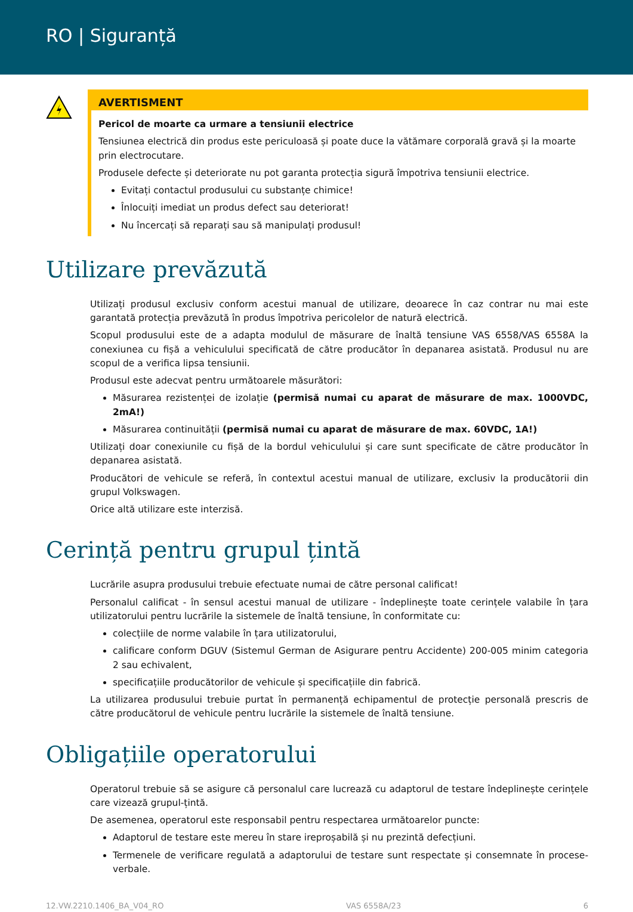RO | Siguranță
AVERTISMENT
Pericol de moarte ca urmare a tensiunii electrice
Tensiunea electrică din produs este periculoasă și poate duce la vătămare corporală gravă și la moarte prin electrocutare.
Produsele defecte și deteriorate nu pot garanta protecția sigură împotriva tensiunii electrice.
Evitați contactul produsului cu substanțe chimice!
Înlocuiți imediat un produs defect sau deteriorat!
Nu încercați să reparați sau să manipulați produsul!
Utilizare prevăzută
Utilizați produsul exclusiv conform acestui manual de utilizare, deoarece în caz contrar nu mai este garantată protecția prevăzută în produs împotriva pericolelor de natură electrică.
Scopul produsului este de a adapta modulul de măsurare de înaltă tensiune VAS 6558/VAS 6558A la conexiunea cu fișă a vehiculului specificată de către producător în depanarea asistată. Produsul nu are scopul de a verifica lipsa tensiunii.
Produsul este adecvat pentru următoarele măsurători:
Măsurarea rezistenței de izolație (permisă numai cu aparat de măsurare de max. 1000VDC, 2mA!)
Măsurarea continuității (permisă numai cu aparat de măsurare de max. 60VDC, 1A!)
Utilizați doar conexiunile cu fișă de la bordul vehiculului și care sunt specificate de către producător în depanarea asistată.
Producători de vehicule se referă, în contextul acestui manual de utilizare, exclusiv la producătorii din grupul Volkswagen.
Orice altă utilizare este interzisă.
Cerință pentru grupul țintă
Lucrările asupra produsului trebuie efectuate numai de către personal calificat!
Personalul calificat - în sensul acestui manual de utilizare - îndeplinește toate cerințele valabile în țara utilizatorului pentru lucrările la sistemele de înaltă tensiune, în conformitate cu:
colecțiile de norme valabile în țara utilizatorului,
calificare conform DGUV (Sistemul German de Asigurare pentru Accidente) 200-005 minim categoria 2 sau echivalent,
specificațiile producătorilor de vehicule și specificațiile din fabrică.
La utilizarea produsului trebuie purtat în permanență echipamentul de protecție personală prescris de către producătorul de vehicule pentru lucrările la sistemele de înaltă tensiune.
Obligațiile operatorului
Operatorul trebuie să se asigure că personalul care lucrează cu adaptorul de testare îndeplinește cerințele care vizează grupul-țintă.
De asemenea, operatorul este responsabil pentru respectarea următoarelor puncte:
Adaptorul de testare este mereu în stare ireproșabilă și nu prezintă defecțiuni.
Termenele de verificare regulată a adaptorului de testare sunt respectate și consemnate în procese-verbale.
12.VW.2210.1406_BA_V04_RO VAS 6558A/23 6